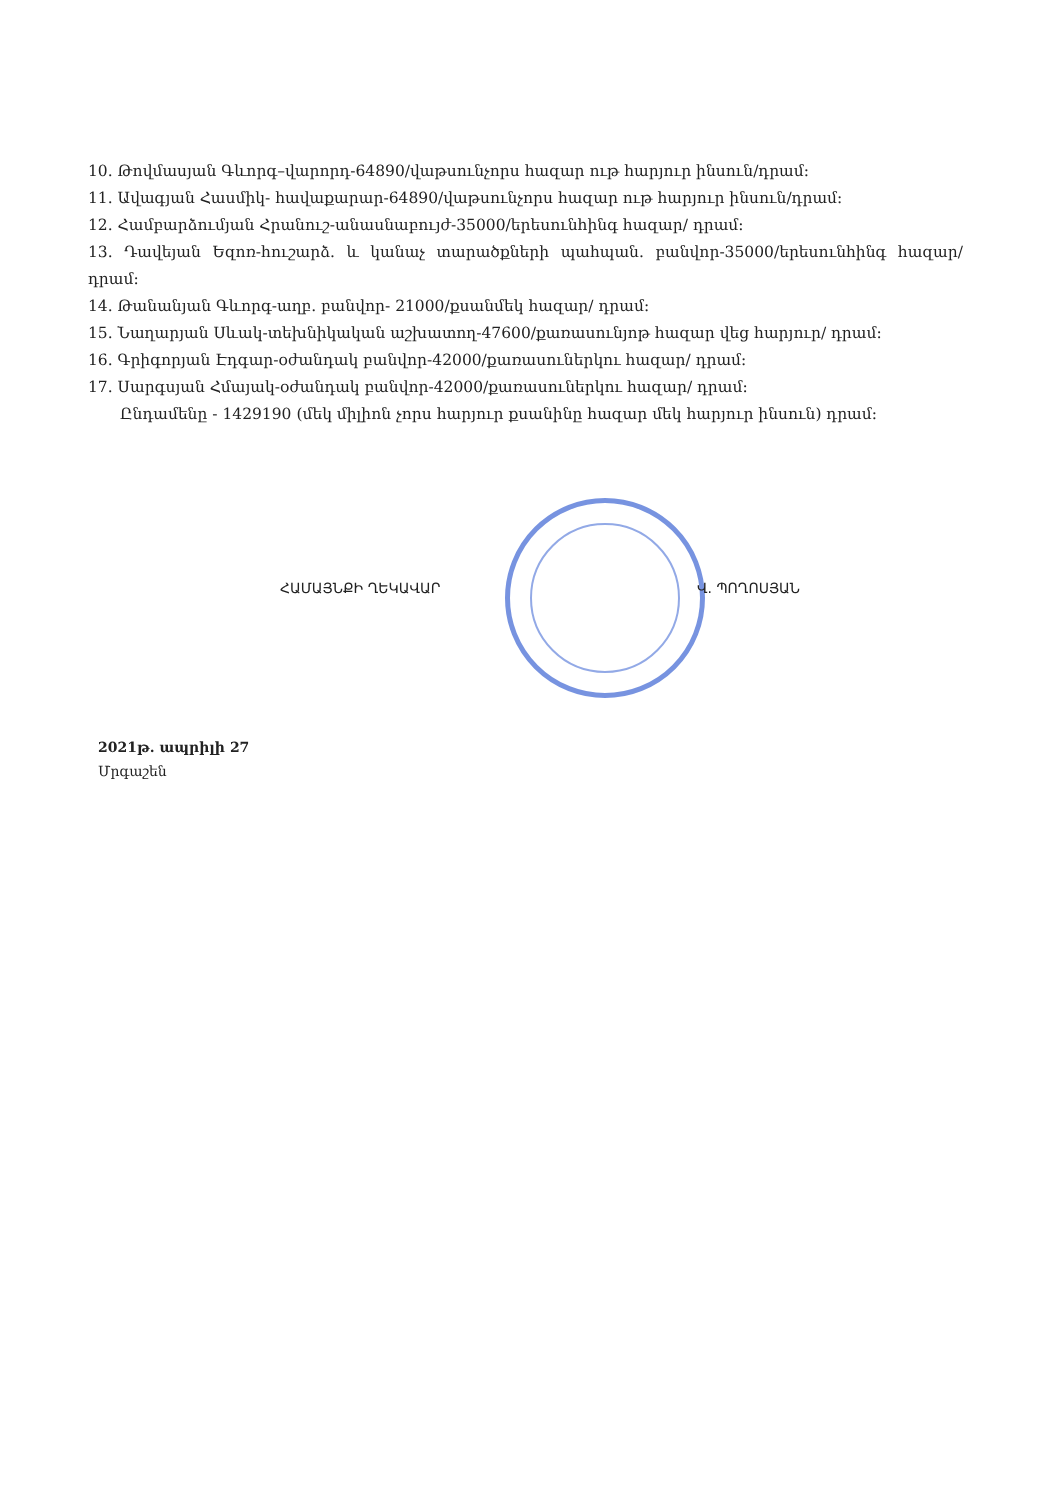10. Թովմասյան Գևորգ–վարորդ-64890/վաթսունչորս հազար ութ հարյուր ինսուն/դրամ:
11. Ավագյան Հասմիկ- հավաքարար-64890/վաթսունչորս հազար ութ հարյուր ինսուն/դրամ:
12. Համբարձումյան Հրանուշ-անասնաբույժ-35000/երեսունհինգ հազար/ դրամ:
13. Դավեյան Եզոռ-հուշարձ. և կանաչ տարածքների պահպան. բանվոր-35000/երեսունհինգ հազար/ դրամ:
14. Թանանյան Գևորգ-աղբ. բանվոր- 21000/քսանմեկ հազար/ դրամ:
15. Նաղարյան Սևակ-տեխնիկական աշխատող-47600/քառասունյոթ հազար վեց հարյուր/ դրամ:
16. Գրիգորյան Էդգար-օժանդակ բանվոր-42000/քառասուներկու հազար/ դրամ:
17. Սարգսյան Հմայակ-օժանդակ բանվոր-42000/քառասուներկու հազար/ դրամ:
Ընդամենը - 1429190 (մեկ միլիոն չորս հարյուր քսանինը հազար մեկ հարյուր ինսուն) դրամ:
ՀԱՄԱՅՆՔԻ ՂԵԿԱՎԱՐ Վ. ՊՈՂՈՍՅԱՆ
2021թ. ապրիլի 27
Մրգաշեն